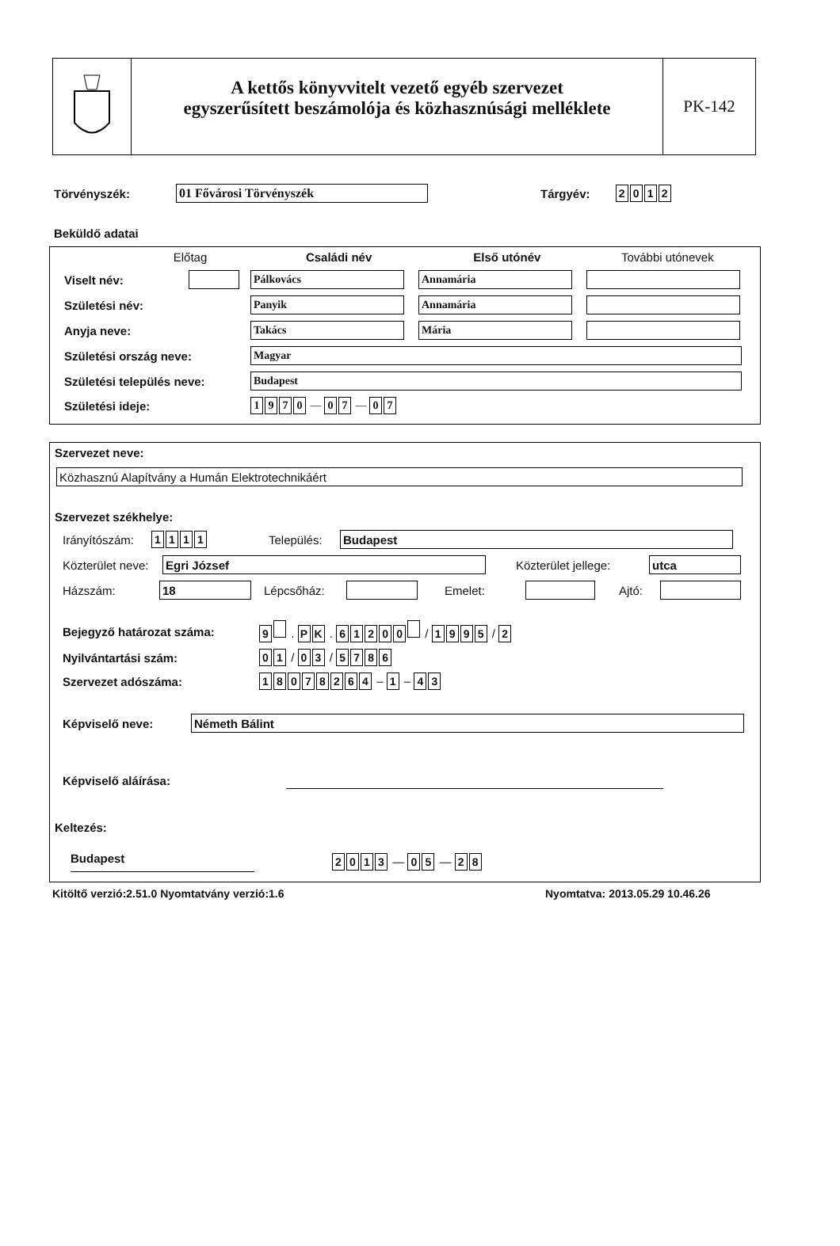A kettős könyvvitelt vezető egyéb szervezet
egyszerűsített beszámolója és közhasznúsági melléklete
PK-142
Törvényszék: 01 Fővárosi Törvényszék Tárgyév: 2012
Beküldő adatai
Előtag Családi név Első utónév További utónevek
Viselt név: Pálkovács Annamária
Születési név: Panyik Annamária
Anyja neve: Takács Mária
Születési ország neve: Magyar
Születési település neve: Budapest
Születési ideje: 1970 — 0 7 — 0 7
Szervezet neve:
Közhasznú Alapítvány a Humán Elektrotechnikáért
Szervezet székhelye:
Irányítószám: 1111 Település: Budapest
Közterület neve: Egri József Közterület jellege: utca
Házszám: 18 Lépcsőház: Emelet: Ajtó:
Bejegyző határozat száma: 9 . P K . 61200 / 1995 / 2
Nyilvántartási szám: 0 1 / 0 3 / 5786
Szervezet adószáma: 18078264 – 1 – 4 3
Képviselő neve: Németh Bálint
Képviselő aláírása:
Keltezés:
Budapest 2013 — 0 5 — 2 8
Kitöltő verzió:2.51.0 Nyomtatvány verzió:1.6 Nyomtatva: 2013.05.29 10.46.26